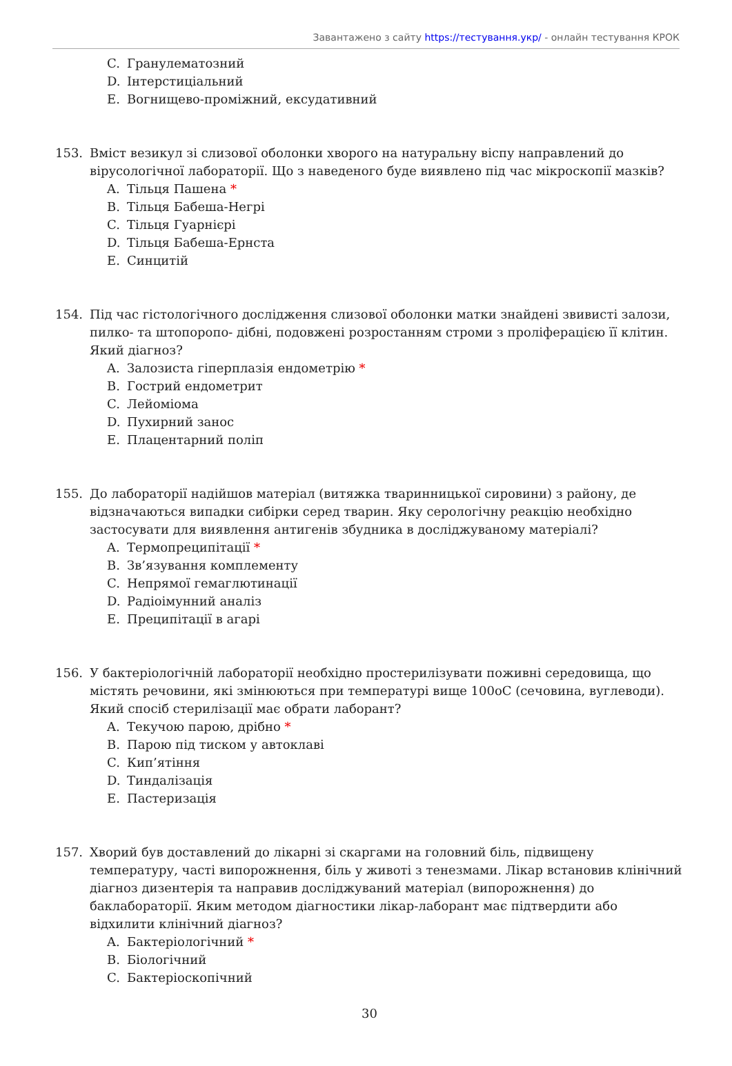Завантажено з сайту https://тестування.укр/ - онлайн тестування КРОК
C. Гранулематозний
D. Інтерстиціальний
E. Вогнищево-проміжний, ексудативний
153. Вміст везикул зі слизової оболонки хворого на натуральну віспу направлений до вірусологічної лабораторії. Що з наведеного буде виявлено під час мікроскопії мазків?
A. Тільця Пашена *
B. Тільця Бабеша-Негрі
C. Тільця Гуарнієрі
D. Тільця Бабеша-Ернста
E. Синцитій
154. Під час гістологічного дослідження слизової оболонки матки знайдені звивисті залози, пилко- та штопоропо- дібні, подовжені розростанням строми з проліферацією її клітин. Який діагноз?
A. Залозиста гіперплазія ендометрію *
B. Гострий ендометрит
C. Лейоміома
D. Пухирний занос
E. Плацентарний поліп
155. До лабораторії надійшов матеріал (витяжка тваринницької сировини) з району, де відзначаються випадки сибірки серед тварин. Яку серологічну реакцію необхідно застосувати для виявлення антигенів збудника в досліджуваному матеріалі?
A. Термопреципітації *
B. Зв’язування комплементу
C. Непрямої гемаглютинації
D. Радіоімунний аналіз
E. Преципітації в агарі
156. У бактеріологічній лабораторії необхідно простерилізувати поживні середовища, що містять речовини, які змінюються при температурі вище 100оС (сечовина, вуглеводи). Який спосіб стерилізації має обрати лаборант?
A. Текучою парою, дрібно *
B. Парою під тиском у автоклаві
C. Кип’ятіння
D. Тиндалізація
E. Пастеризація
157. Хворий був доставлений до лікарні зі скаргами на головний біль, підвищену температуру, часті випорожнення, біль у животі з тенезмами. Лікар встановив клінічний діагноз дизентерія та направив досліджуваний матеріал (випорожнення) до баклабораторії. Яким методом діагностики лікар-лаборант має підтвердити або відхилити клінічний діагноз?
A. Бактеріологічний *
B. Біологічний
C. Бактеріоскопічний
30